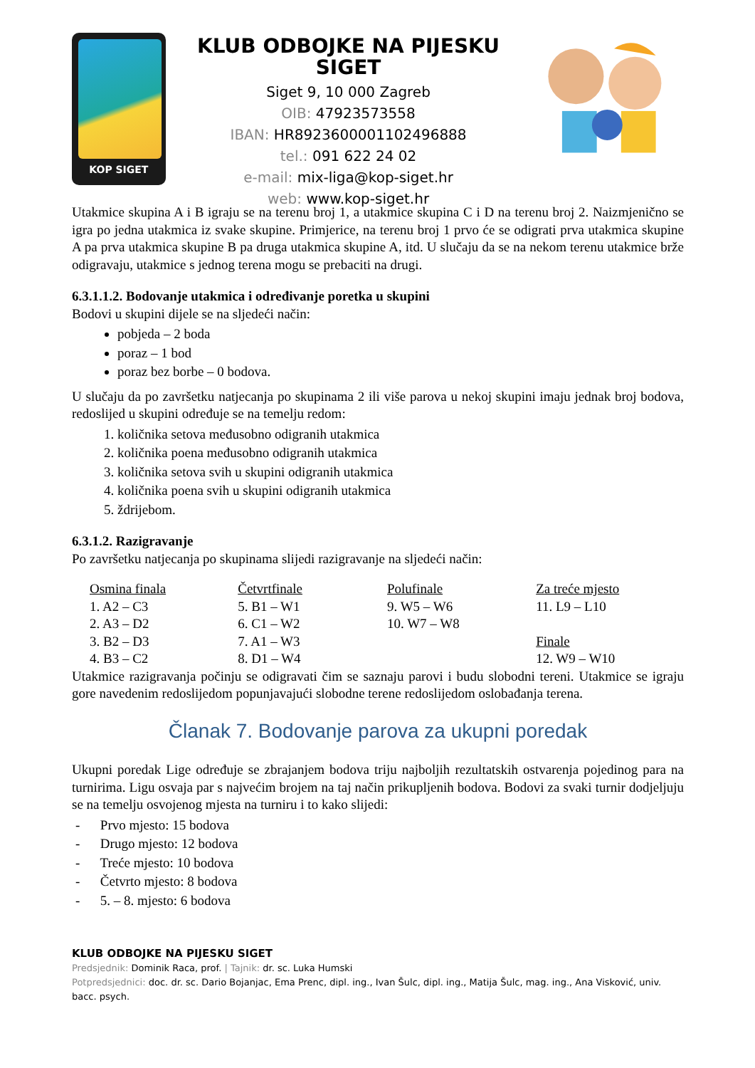KOP SIGET
KLUB ODBOJKE NA PIJESKU SIGET
Siget 9, 10 000 Zagreb
OIB: 47923573558
IBAN: HR8923600001102496888
tel.: 091 622 24 02
e-mail: mix-liga@kop-siget.hr
web: www.kop-siget.hr
Utakmice skupina A i B igraju se na terenu broj 1, a utakmice skupina C i D na terenu broj 2. Naizmjenično se igra po jedna utakmica iz svake skupine. Primjerice, na terenu broj 1 prvo će se odigrati prva utakmica skupine A pa prva utakmica skupine B pa druga utakmica skupine A, itd. U slučaju da se na nekom terenu utakmice brže odigravaju, utakmice s jednog terena mogu se prebaciti na drugi.
6.3.1.1.2. Bodovanje utakmica i određivanje poretka u skupini
Bodovi u skupini dijele se na sljedeći način:
pobjeda – 2 boda
poraz – 1 bod
poraz bez borbe – 0 bodova.
U slučaju da po završetku natjecanja po skupinama 2 ili više parova u nekoj skupini imaju jednak broj bodova, redoslijed u skupini određuje se na temelju redom:
1. količnika setova međusobno odigranih utakmica
2. količnika poena međusobno odigranih utakmica
3. količnika setova svih u skupini odigranih utakmica
4. količnika poena svih u skupini odigranih utakmica
5. ždrijebom.
6.3.1.2. Razigravanje
Po završetku natjecanja po skupinama slijedi razigravanje na sljedeći način:
| Osmina finala | Četvrtfinale | Polufinale | Za treće mjesto |
| --- | --- | --- | --- |
| 1. A2 – C3 | 5. B1 – W1 | 9. W5 – W6 | 11. L9 – L10 |
| 2. A3 – D2 | 6. C1 – W2 | 10. W7 – W8 | |
| 3. B2 – D3 | 7. A1 – W3 | | Finale |
| 4. B3 – C2 | 8. D1 – W4 | | 12. W9 – W10 |
Utakmice razigravanja počinju se odigravati čim se saznaju parovi i budu slobodni tereni. Utakmice se igraju gore navedenim redoslijedom popunjavajući slobodne terene redoslijedom oslobađanja terena.
Članak 7. Bodovanje parova za ukupni poredak
Ukupni poredak Lige određuje se zbrajanjem bodova triju najboljih rezultatskih ostvarenja pojedinog para na turnirima. Ligu osvaja par s najvećim brojem na taj način prikupljenih bodova. Bodovi za svaki turnir dodjeljuju se na temelju osvojenog mjesta na turniru i to kako slijedi:
- Prvo mjesto: 15 bodova
- Drugo mjesto: 12 bodova
- Treće mjesto: 10 bodova
- Četvrto mjesto: 8 bodova
- 5. – 8. mjesto: 6 bodova
KLUB ODBOJKE NA PIJESKU SIGET
Predsjednik: Dominik Raca, prof. | Tajnik: dr. sc. Luka Humski
Potpredsjednici: doc. dr. sc. Dario Bojanjac, Ema Prenc, dipl. ing., Ivan Šulc, dipl. ing., Matija Šulc, mag. ing., Ana Visković, univ. bacc. psych.